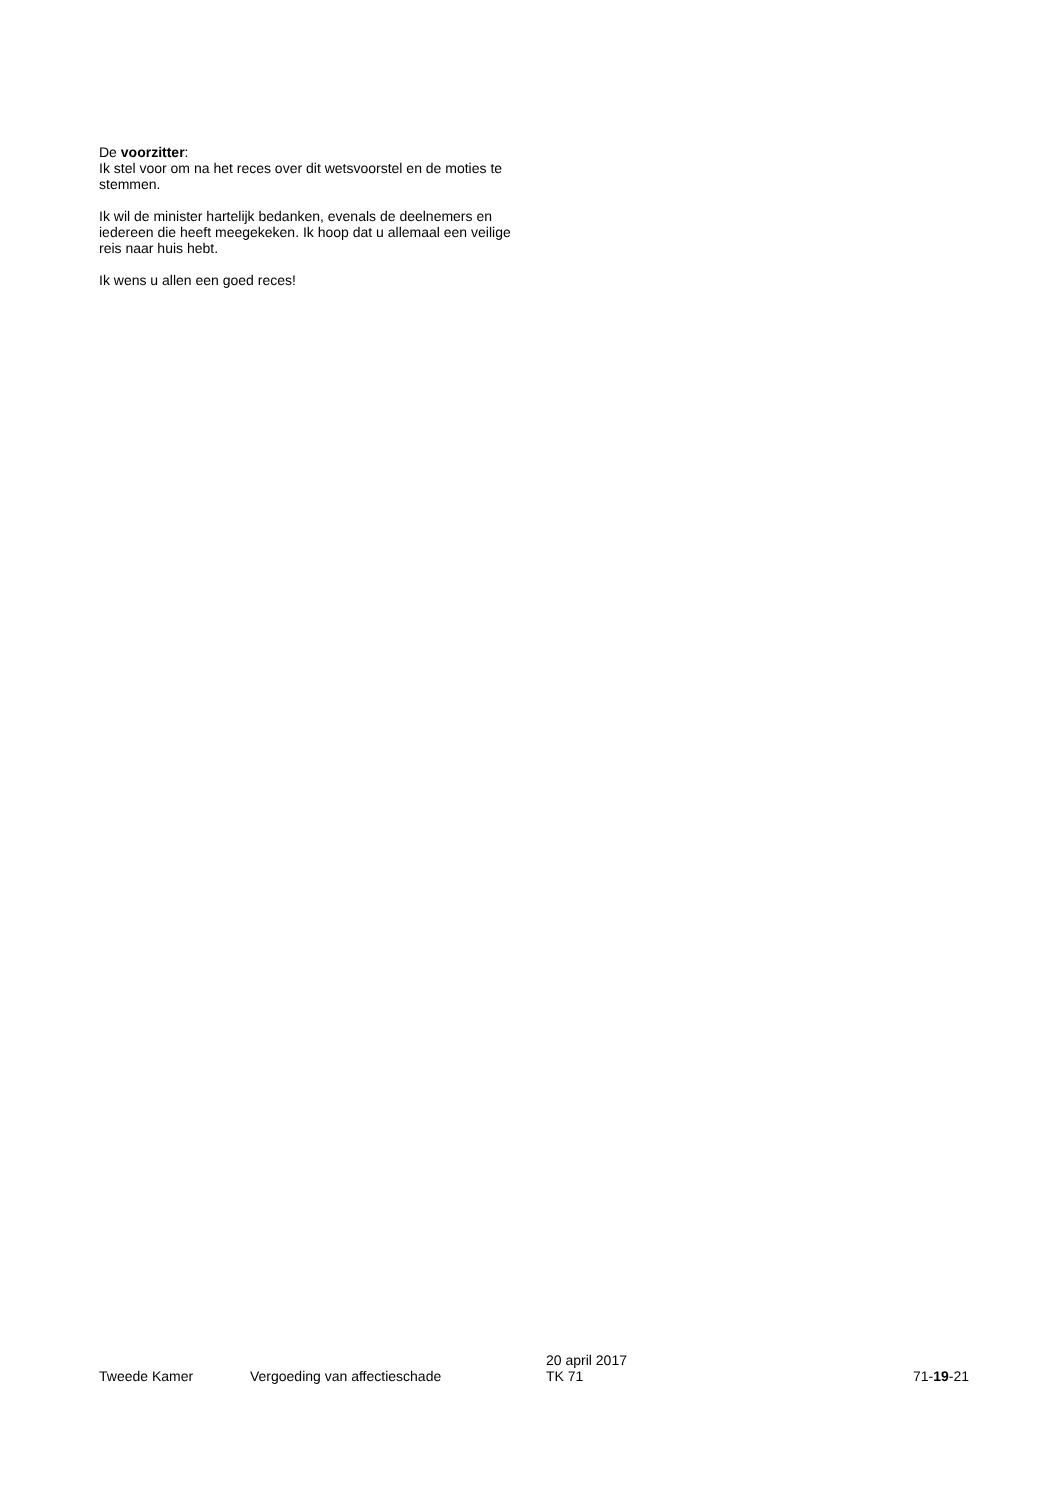De voorzitter:
Ik stel voor om na het reces over dit wetsvoorstel en de moties te stemmen.
Ik wil de minister hartelijk bedanken, evenals de deelnemers en iedereen die heeft meegekeken. Ik hoop dat u allemaal een veilige reis naar huis hebt.
Ik wens u allen een goed reces!
Tweede Kamer
Vergoeding van affectieschade
20 april 2017
TK 71
71-19-21